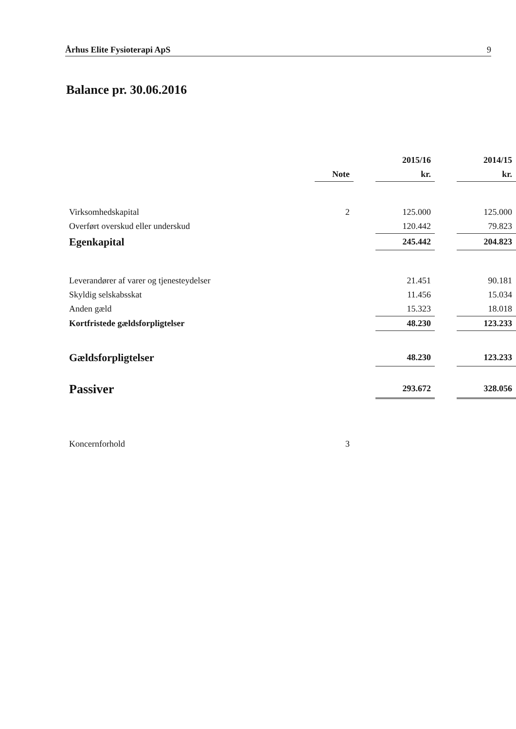Århus Elite Fysioterapi ApS 9
Balance pr. 30.06.2016
| | | | 2015/16 | | 2014/15 |
| --- | --- | --- | --- | --- | --- |
| | Note | | kr. | | kr. |
| Virksomhedskapital | 2 | | 125.000 | | 125.000 |
| Overført overskud eller underskud | | | 120.442 | | 79.823 |
| Egenkapital | | | 245.442 | | 204.823 |
| Leverandører af varer og tjenesteydelser | | | 21.451 | | 90.181 |
| Skyldig selskabsskat | | | 11.456 | | 15.034 |
| Anden gæld | | | 15.323 | | 18.018 |
| Kortfristede gældsforpligtelser | | | 48.230 | | 123.233 |
| Gældsforpligtelser | | | 48.230 | | 123.233 |
| Passiver | | | 293.672 | | 328.056 |
| Koncernforhold | 3 | | | | |